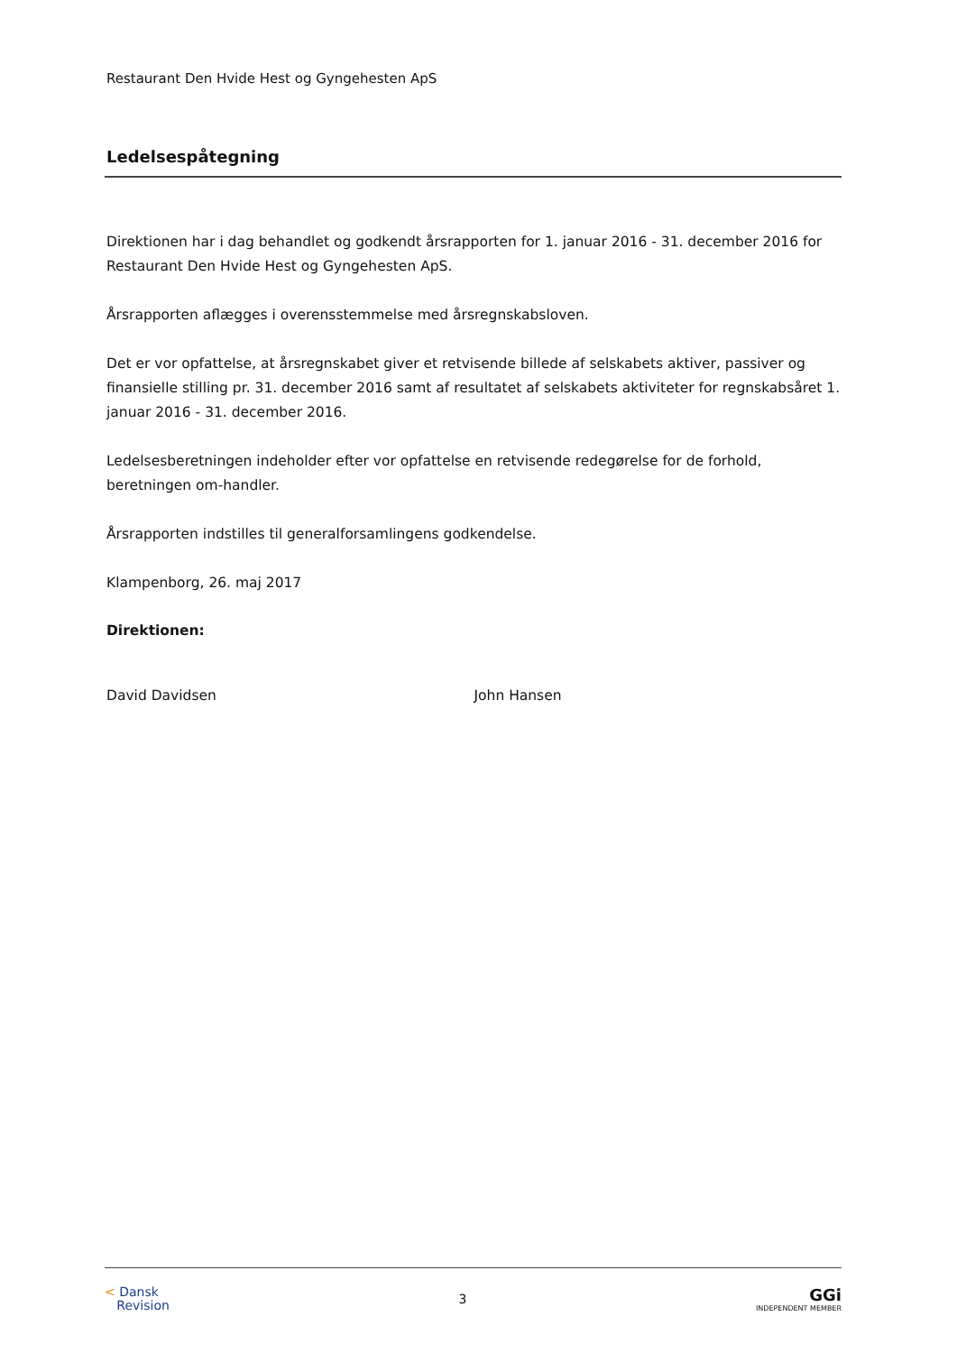Restaurant Den Hvide Hest og Gyngehesten ApS
Ledelsespåtegning
Direktionen har i dag behandlet og godkendt årsrapporten for 1. januar 2016 - 31. december 2016 for Restaurant Den Hvide Hest og Gyngehesten ApS.
Årsrapporten aflægges i overensstemmelse med årsregnskabsloven.
Det er vor opfattelse, at årsregnskabet giver et retvisende billede af selskabets aktiver, passiver og finansielle stilling pr. 31. december 2016 samt af resultatet af selskabets aktiviteter for regnskabsåret 1. januar 2016 - 31. december 2016.
Ledelsesberetningen indeholder efter vor opfattelse en retvisende redegørelse for de forhold, beretningen om-handler.
Årsrapporten indstilles til generalforsamlingens godkendelse.
Klampenborg, 26. maj 2017
Direktionen:
David Davidsen John Hansen
< Dansk
Revision
3
GGi
INDEPENDENT MEMBER